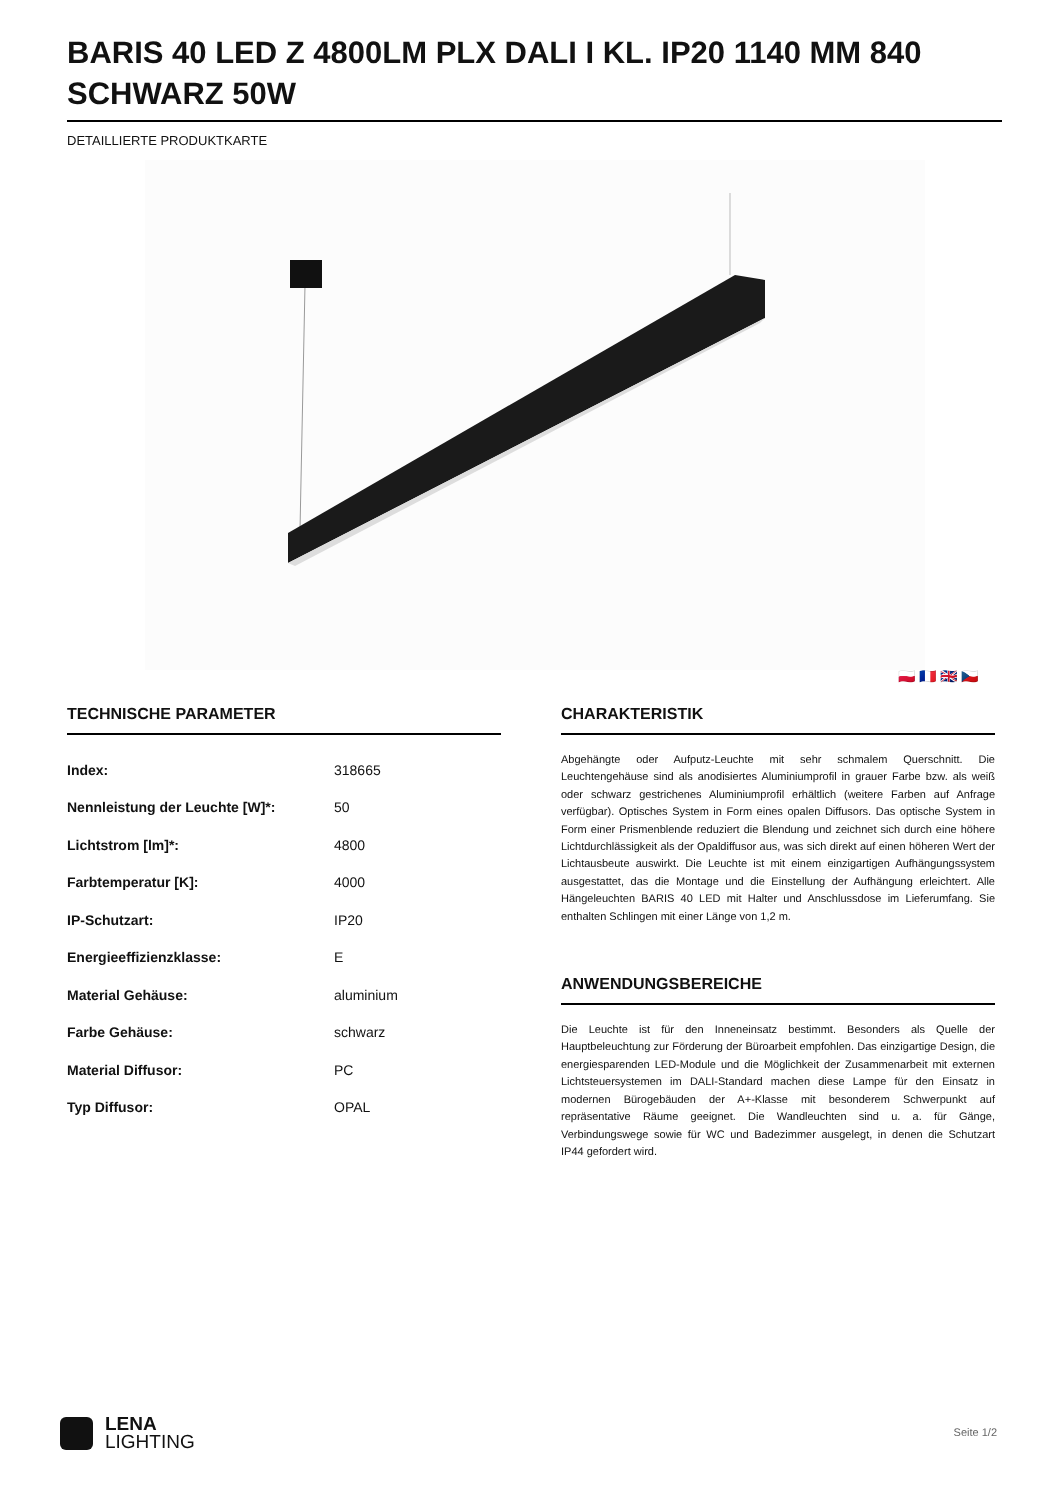BARIS 40 LED Z 4800LM PLX DALI I KL. IP20 1140 MM 840 SCHWARZ 50W
DETAILLIERTE PRODUKTKARTE
🇵🇱 🇫🇷 🇬🇧 🇨🇿
TECHNISCHE PARAMETER
| Index: | 318665 |
| Nennleistung der Leuchte [W]*: | 50 |
| Lichtstrom [lm]*: | 4800 |
| Farbtemperatur [K]: | 4000 |
| IP-Schutzart: | IP20 |
| Energieeffizienzklasse: | E |
| Material Gehäuse: | aluminium |
| Farbe Gehäuse: | schwarz |
| Material Diffusor: | PC |
| Typ Diffusor: | OPAL |
CHARAKTERISTIK
Abgehängte oder Aufputz-Leuchte mit sehr schmalem Querschnitt. Die Leuchtengehäuse sind als anodisiertes Aluminiumprofil in grauer Farbe bzw. als weiß oder schwarz gestrichenes Aluminiumprofil erhältlich (weitere Farben auf Anfrage verfügbar). Optisches System in Form eines opalen Diffusors. Das optische System in Form einer Prismenblende reduziert die Blendung und zeichnet sich durch eine höhere Lichtdurchlässigkeit als der Opaldiffusor aus, was sich direkt auf einen höheren Wert der Lichtausbeute auswirkt. Die Leuchte ist mit einem einzigartigen Aufhängungssystem ausgestattet, das die Montage und die Einstellung der Aufhängung erleichtert. Alle Hängeleuchten BARIS 40 LED mit Halter und Anschlussdose im Lieferumfang. Sie enthalten Schlingen mit einer Länge von 1,2 m.
ANWENDUNGSBEREICHE
Die Leuchte ist für den Inneneinsatz bestimmt. Besonders als Quelle der Hauptbeleuchtung zur Förderung der Büroarbeit empfohlen. Das einzigartige Design, die energiesparenden LED-Module und die Möglichkeit der Zusammenarbeit mit externen Lichtsteuersystemen im DALI-Standard machen diese Lampe für den Einsatz in modernen Bürogebäuden der A+-Klasse mit besonderem Schwerpunkt auf repräsentative Räume geeignet. Die Wandleuchten sind u. a. für Gänge, Verbindungswege sowie für WC und Badezimmer ausgelegt, in denen die Schutzart IP44 gefordert wird.
LENA
LIGHTING
Seite 1/2